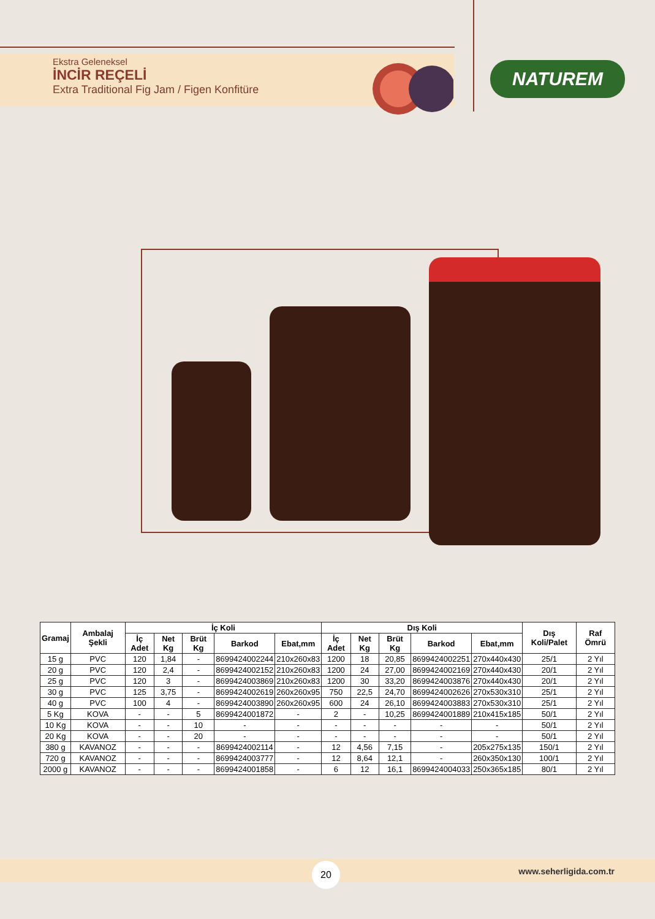Ekstra Geleneksel
İNCİR REÇELİ
Extra Traditional Fig Jam / Figen Konfitüre
NATUREM
| Gramaj | Ambalaj Şekli | İç Koli | | | | | Dış Koli | | | | | Dış Koli/Palet | Raf Ömrü |
| --- | --- | --- | --- | --- | --- | --- | --- | --- | --- | --- | --- | --- | --- |
| | | İç Adet | Net Kg | Brüt Kg | Barkod | Ebat,mm | İç Adet | Net Kg | Brüt Kg | Barkod | Ebat,mm | | |
| 15 g | PVC | 120 | 1,84 | - | 8699424002244 | 210x260x83 | 1200 | 18 | 20,85 | 8699424002251 | 270x440x430 | 25/1 | 2 Yıl |
| 20 g | PVC | 120 | 2,4 | - | 8699424002152 | 210x260x83 | 1200 | 24 | 27,00 | 8699424002169 | 270x440x430 | 20/1 | 2 Yıl |
| 25 g | PVC | 120 | 3 | - | 8699424003869 | 210x260x83 | 1200 | 30 | 33,20 | 8699424003876 | 270x440x430 | 20/1 | 2 Yıl |
| 30 g | PVC | 125 | 3,75 | - | 8699424002619 | 260x260x95 | 750 | 22,5 | 24,70 | 8699424002626 | 270x530x310 | 25/1 | 2 Yıl |
| 40 g | PVC | 100 | 4 | - | 8699424003890 | 260x260x95 | 600 | 24 | 26,10 | 8699424003883 | 270x530x310 | 25/1 | 2 Yıl |
| 5 Kg | KOVA | - | - | 5 | 8699424001872 | - | 2 | - | 10,25 | 8699424001889 | 210x415x185 | 50/1 | 2 Yıl |
| 10 Kg | KOVA | - | - | 10 | - | - | - | - | - | - | - | 50/1 | 2 Yıl |
| 20 Kg | KOVA | - | - | 20 | - | - | - | - | - | - | - | 50/1 | 2 Yıl |
| 380 g | KAVANOZ | - | - | - | 8699424002114 | - | 12 | 4,56 | 7,15 | - | 205x275x135 | 150/1 | 2 Yıl |
| 720 g | KAVANOZ | - | - | - | 8699424003777 | - | 12 | 8,64 | 12,1 | - | 260x350x130 | 100/1 | 2 Yıl |
| 2000 g | KAVANOZ | - | - | - | 8699424001858 | - | 6 | 12 | 16,1 | 8699424004033 | 250x365x185 | 80/1 | 2 Yıl |
20 www.seherligida.com.tr